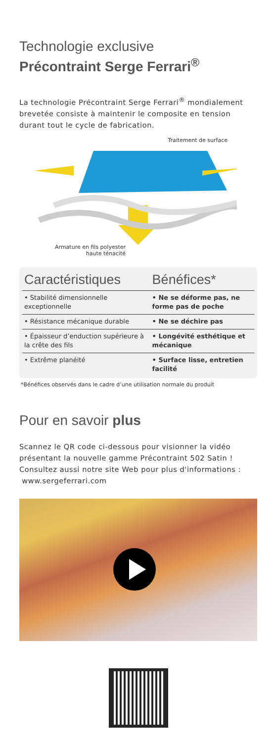Technologie exclusive
Précontraint Serge Ferrari<sup>®</sup>
La technologie Précontraint Serge Ferrari<sup>®</sup> mondialement brevetée consiste à maintenir le composite en tension durant tout le cycle de fabrication.
Traitement de surface
Armature en fils polyester
haute ténacité
| Caractéristiques | Bénéfices* |
| --- | --- |
| • Stabilité dimensionnelle exceptionnelle | • Ne se déforme pas, ne forme pas de poche |
| • Résistance mécanique durable | • Ne se déchire pas |
| • Épaisseur d’enduction supérieure à la crête des fils | • Longévité esthétique et mécanique |
| • Extrême planéité | • Surface lisse, entretien facilité |
*Bénéfices observés dans le cadre d’une utilisation normale du produit
Pour en savoir plus
Scannez le QR code ci-dessous pour visionner la vidéo présentant la nouvelle gamme Précontraint 502 Satin !
Consultez aussi notre site Web pour plus d'informations :
www.sergeferrari.com